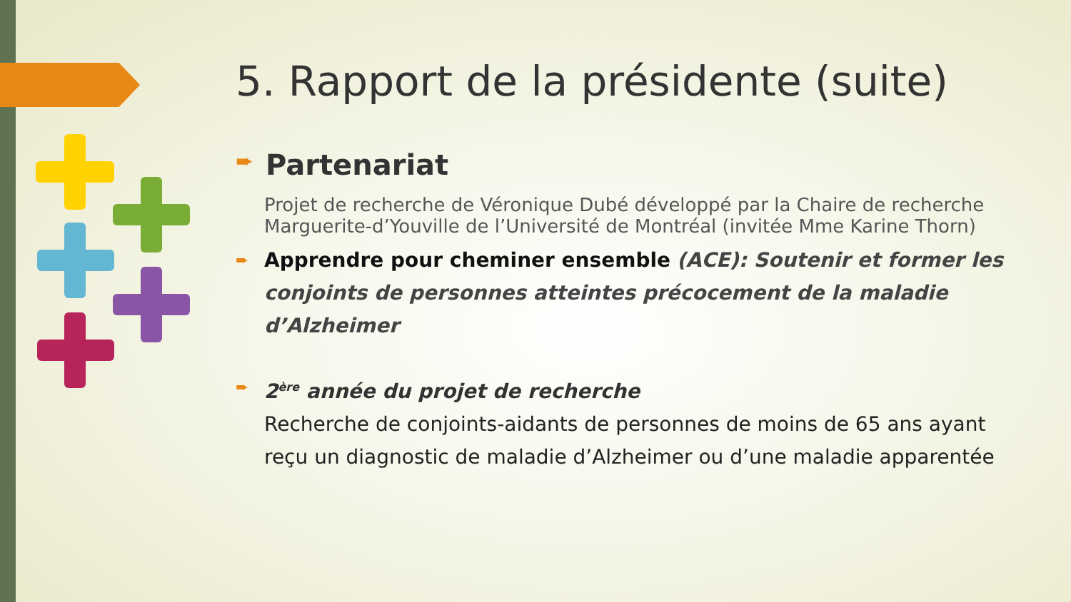5. Rapport de la présidente (suite)
➨ Partenariat
Projet de recherche de Véronique Dubé développé par la Chaire de recherche Marguerite-d’Youville de l’Université de Montréal (invitée Mme Karine Thorn)
➨
Apprendre pour cheminer ensemble (ACE): Soutenir et former les conjoints de personnes atteintes précocement de la maladie d’Alzheimer
➨
2<sup>ère</sup> année du projet de recherche
Recherche de conjoints-aidants de personnes de moins de 65 ans ayant reçu un diagnostic de maladie d’Alzheimer ou d’une maladie apparentée